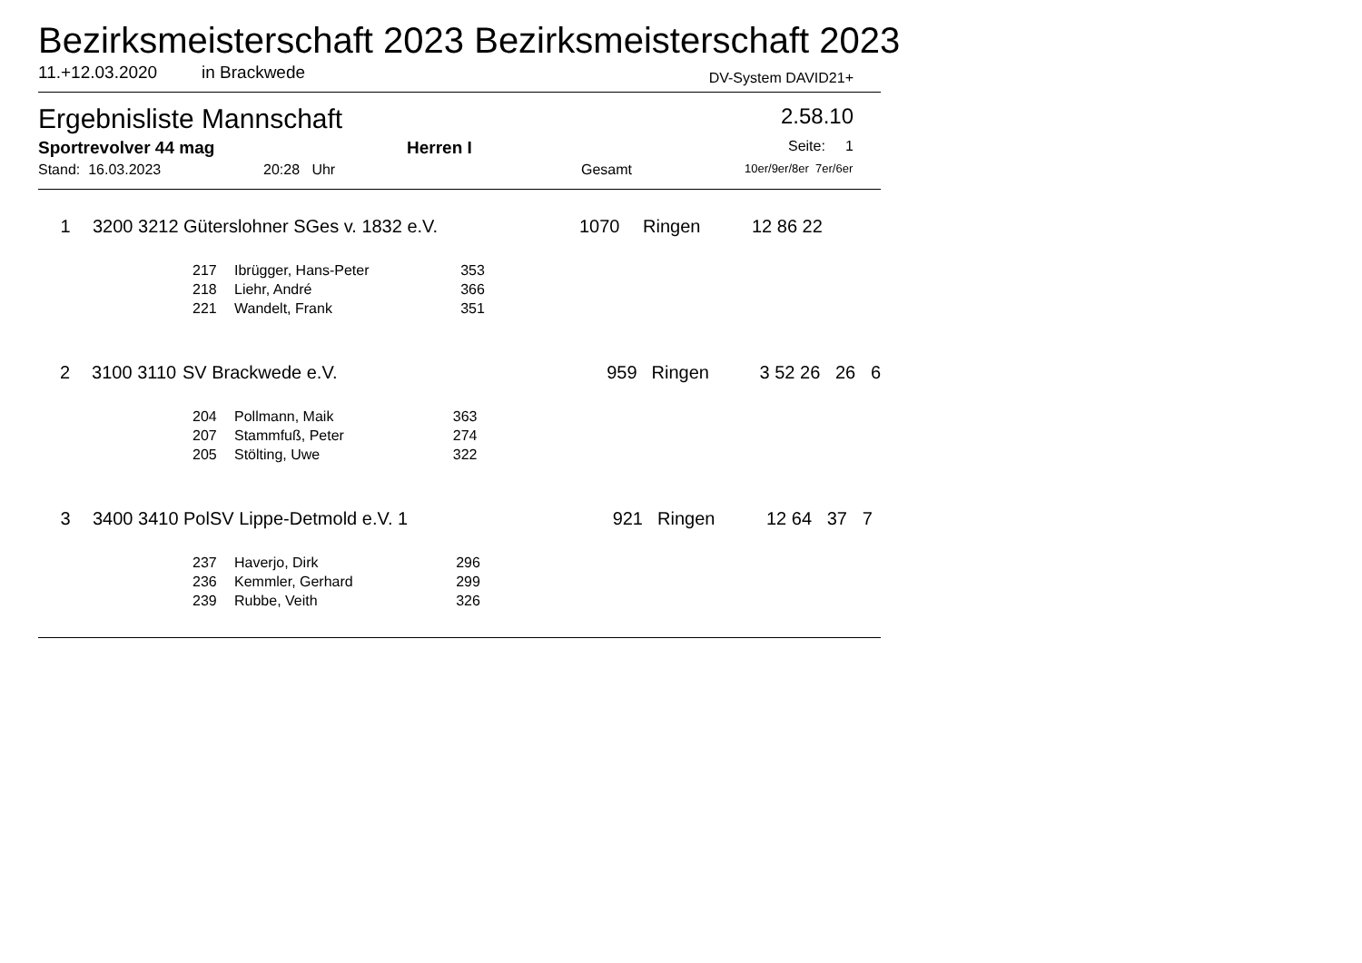Bezirksmeisterschaft 2023 Bezirksmeisterschaft 2023
11.+12.03.2020 in Brackwede DV-System DAVID21+
Ergebnisliste Mannschaft 2.58.10
Sportrevolver 44 mag Herren I Seite: 1
Stand: 16.03.2023 20:28 Uhr Gesamt 10er/9er/8er 7er/6er
| 1 | 3200 3212 | Güterslohner SGes v. 1832 e.V. | 1070 | Ringen | 12 86 22 |
| 217 | Ibrügger, Hans-Peter | 353 |
| 218 | Liehr, André | 366 |
| 221 | Wandelt, Frank | 351 |
| 2 | 3100 3110 | SV Brackwede e.V. | 959 | Ringen | 3 52 26 26 6 |
| 204 | Pollmann, Maik | 363 |
| 207 | Stammfuß, Peter | 274 |
| 205 | Stölting, Uwe | 322 |
| 3 | 3400 3410 | PolSV Lippe-Detmold e.V. 1 | 921 | Ringen | 12 64 37 7 |
| 237 | Haverjo, Dirk | 296 |
| 236 | Kemmler, Gerhard | 299 |
| 239 | Rubbe, Veith | 326 |